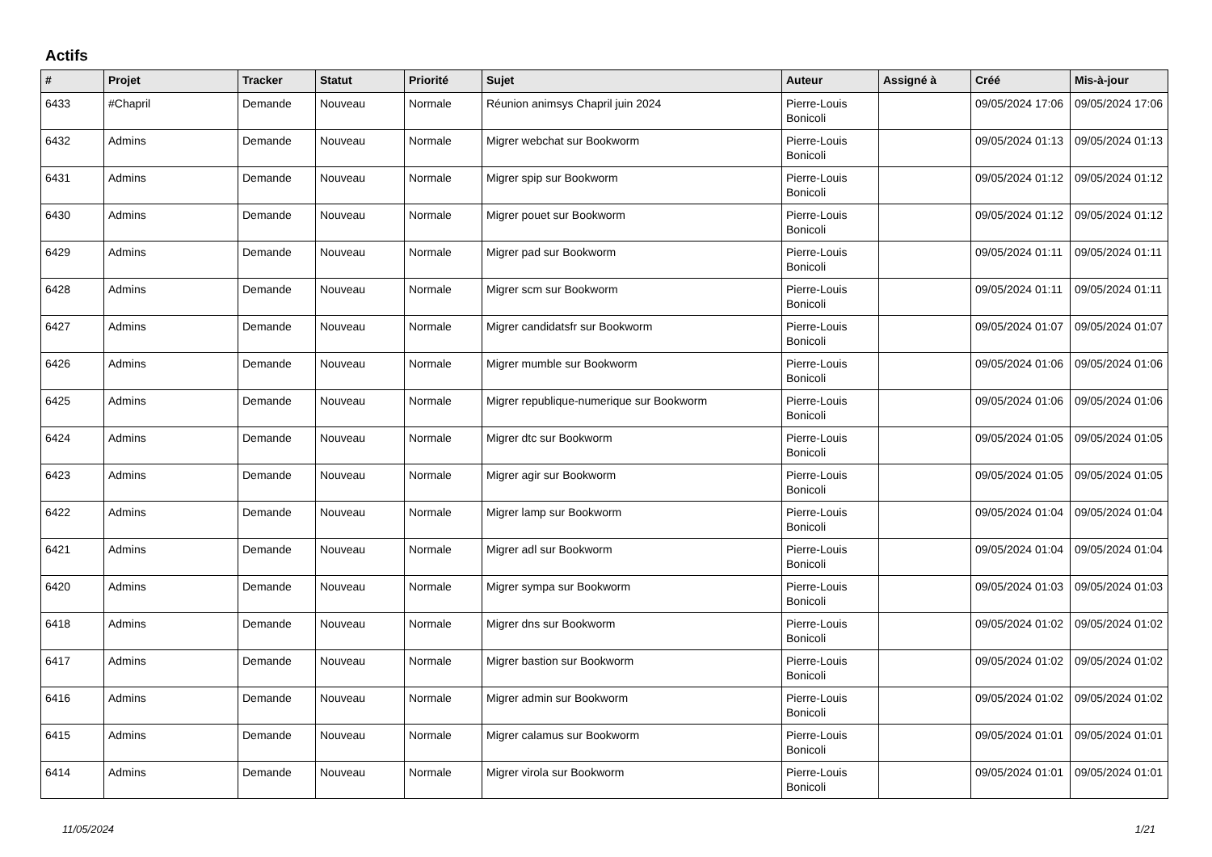Actifs
| # | Projet | Tracker | Statut | Priorité | Sujet | Auteur | Assigné à | Créé | Mis-à-jour |
| --- | --- | --- | --- | --- | --- | --- | --- | --- | --- |
| 6433 | #Chapril | Demande | Nouveau | Normale | Réunion animsys Chapril juin 2024 | Pierre-Louis Bonicoli | | 09/05/2024 17:06 | 09/05/2024 17:06 |
| 6432 | Admins | Demande | Nouveau | Normale | Migrer webchat sur Bookworm | Pierre-Louis Bonicoli | | 09/05/2024 01:13 | 09/05/2024 01:13 |
| 6431 | Admins | Demande | Nouveau | Normale | Migrer spip sur Bookworm | Pierre-Louis Bonicoli | | 09/05/2024 01:12 | 09/05/2024 01:12 |
| 6430 | Admins | Demande | Nouveau | Normale | Migrer pouet sur Bookworm | Pierre-Louis Bonicoli | | 09/05/2024 01:12 | 09/05/2024 01:12 |
| 6429 | Admins | Demande | Nouveau | Normale | Migrer pad sur Bookworm | Pierre-Louis Bonicoli | | 09/05/2024 01:11 | 09/05/2024 01:11 |
| 6428 | Admins | Demande | Nouveau | Normale | Migrer scm sur Bookworm | Pierre-Louis Bonicoli | | 09/05/2024 01:11 | 09/05/2024 01:11 |
| 6427 | Admins | Demande | Nouveau | Normale | Migrer candidatsfr sur Bookworm | Pierre-Louis Bonicoli | | 09/05/2024 01:07 | 09/05/2024 01:07 |
| 6426 | Admins | Demande | Nouveau | Normale | Migrer mumble sur Bookworm | Pierre-Louis Bonicoli | | 09/05/2024 01:06 | 09/05/2024 01:06 |
| 6425 | Admins | Demande | Nouveau | Normale | Migrer republique-numerique sur Bookworm | Pierre-Louis Bonicoli | | 09/05/2024 01:06 | 09/05/2024 01:06 |
| 6424 | Admins | Demande | Nouveau | Normale | Migrer dtc sur Bookworm | Pierre-Louis Bonicoli | | 09/05/2024 01:05 | 09/05/2024 01:05 |
| 6423 | Admins | Demande | Nouveau | Normale | Migrer agir sur Bookworm | Pierre-Louis Bonicoli | | 09/05/2024 01:05 | 09/05/2024 01:05 |
| 6422 | Admins | Demande | Nouveau | Normale | Migrer lamp sur Bookworm | Pierre-Louis Bonicoli | | 09/05/2024 01:04 | 09/05/2024 01:04 |
| 6421 | Admins | Demande | Nouveau | Normale | Migrer adl sur Bookworm | Pierre-Louis Bonicoli | | 09/05/2024 01:04 | 09/05/2024 01:04 |
| 6420 | Admins | Demande | Nouveau | Normale | Migrer sympa sur Bookworm | Pierre-Louis Bonicoli | | 09/05/2024 01:03 | 09/05/2024 01:03 |
| 6418 | Admins | Demande | Nouveau | Normale | Migrer dns sur Bookworm | Pierre-Louis Bonicoli | | 09/05/2024 01:02 | 09/05/2024 01:02 |
| 6417 | Admins | Demande | Nouveau | Normale | Migrer bastion sur Bookworm | Pierre-Louis Bonicoli | | 09/05/2024 01:02 | 09/05/2024 01:02 |
| 6416 | Admins | Demande | Nouveau | Normale | Migrer admin sur Bookworm | Pierre-Louis Bonicoli | | 09/05/2024 01:02 | 09/05/2024 01:02 |
| 6415 | Admins | Demande | Nouveau | Normale | Migrer calamus sur Bookworm | Pierre-Louis Bonicoli | | 09/05/2024 01:01 | 09/05/2024 01:01 |
| 6414 | Admins | Demande | Nouveau | Normale | Migrer virola sur Bookworm | Pierre-Louis Bonicoli | | 09/05/2024 01:01 | 09/05/2024 01:01 |
11/05/2024 1/21